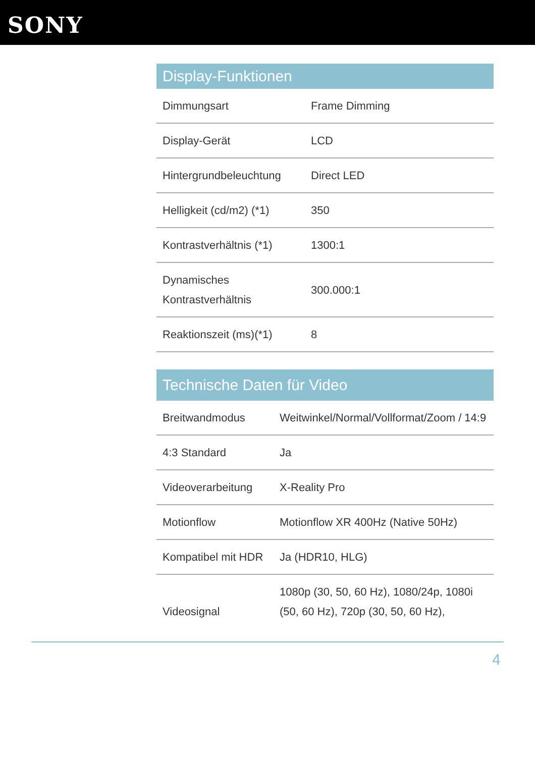SONY
Display-Funktionen
| Dimmungsart | Frame Dimming |
| Display-Gerät | LCD |
| Hintergrundbeleuchtung | Direct LED |
| Helligkeit (cd/m2) (*1) | 350 |
| Kontrastverhältnis (*1) | 1300:1 |
| Dynamisches Kontrastverhältnis | 300.000:1 |
| Reaktionszeit (ms)(*1) | 8 |
Technische Daten für Video
| Breitwandmodus | Weitwinkel/Normal/Vollformat/Zoom / 14:9 |
| 4:3 Standard | Ja |
| Videoverarbeitung | X-Reality Pro |
| Motionflow | Motionflow XR 400Hz (Native 50Hz) |
| Kompatibel mit HDR | Ja (HDR10, HLG) |
| Videosignal | 1080p (30, 50, 60 Hz), 1080/24p, 1080i (50, 60 Hz), 720p (30, 50, 60 Hz), |
4